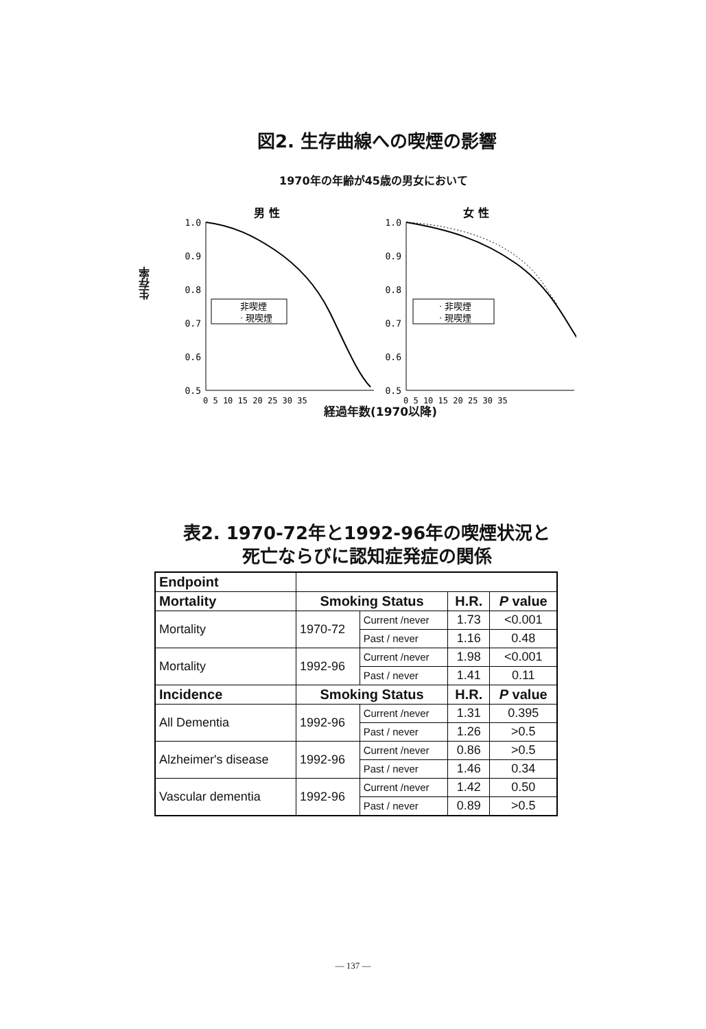図2. 生存曲線への喫煙の影響
1970年の年齢が45歳の男女において
生存率
男 性
女 性
1.0
0.9
0.8
0.7
0.6
0.5
1.0
0.9
0.8
0.7
0.6
0.5
非喫煙
· 現喫煙
· 非喫煙
· 現喫煙
0 5 10 15 20 25 30 35
0 5 10 15 20 25 30 35
経過年数(1970以降)
表2. 1970-72年と1992-96年の喫煙状況と
死亡ならびに認知症発症の関係
| Endpoint | | | | |
| Mortality | Smoking Status | | H.R. | P value |
| Mortality | 1970-72 | Current /never | 1.73 | <0.001 |
| | | Past / never | 1.16 | 0.48 |
| Mortality | 1992-96 | Current /never | 1.98 | <0.001 |
| | | Past / never | 1.41 | 0.11 |
| Incidence | Smoking Status | | H.R. | P value |
| All Dementia | 1992-96 | Current /never | 1.31 | 0.395 |
| | | Past / never | 1.26 | >0.5 |
| Alzheimer's disease | 1992-96 | Current /never | 0.86 | >0.5 |
| | | Past / never | 1.46 | 0.34 |
| Vascular dementia | 1992-96 | Current /never | 1.42 | 0.50 |
| | | Past / never | 0.89 | >0.5 |
— 137 —